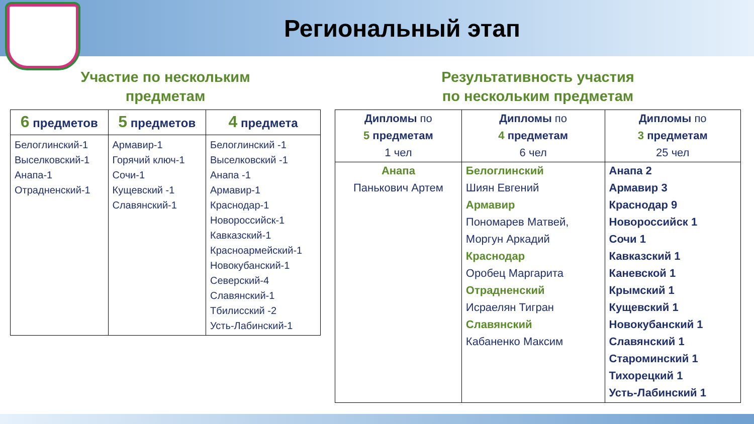Региональный этап
Участие по нескольким
предметам
| 6 предметов | 5 предметов | 4 предмета |
| --- | --- | --- |
| Белоглинский-1 Выселковский-1 Анапа-1 Отрадненский-1 | Армавир-1 Горячий ключ-1 Сочи-1 Кущевский -1 Славянский-1 | Белоглинский -1 Выселковский -1 Анапа -1 Армавир-1 Краснодар-1 Новороссийск-1 Кавказский-1 Красноармейский-1 Новокубанский-1 Северский-4 Славянский-1 Тбилисский -2 Усть-Лабинский-1 |
Результативность участия
по нескольким предметам
| Дипломы по 5 предметам 1 чел | Дипломы по 4 предметам 6 чел | Дипломы по 3 предметам 25 чел |
| --- | --- | --- |
| Анапа Панькович Артем | Белоглинский Шиян Евгений Армавир Пономарев Матвей, Моргун Аркадий Краснодар Оробец Маргарита Отрадненский Исраелян Тигран Славянский Кабаненко Максим | Анапа 2 Армавир 3 Краснодар 9 Новороссийск 1 Сочи 1 Кавказский 1 Каневской 1 Крымский 1 Кущевский 1 Новокубанский 1 Славянский 1 Староминский 1 Тихорецкий 1 Усть-Лабинский 1 |